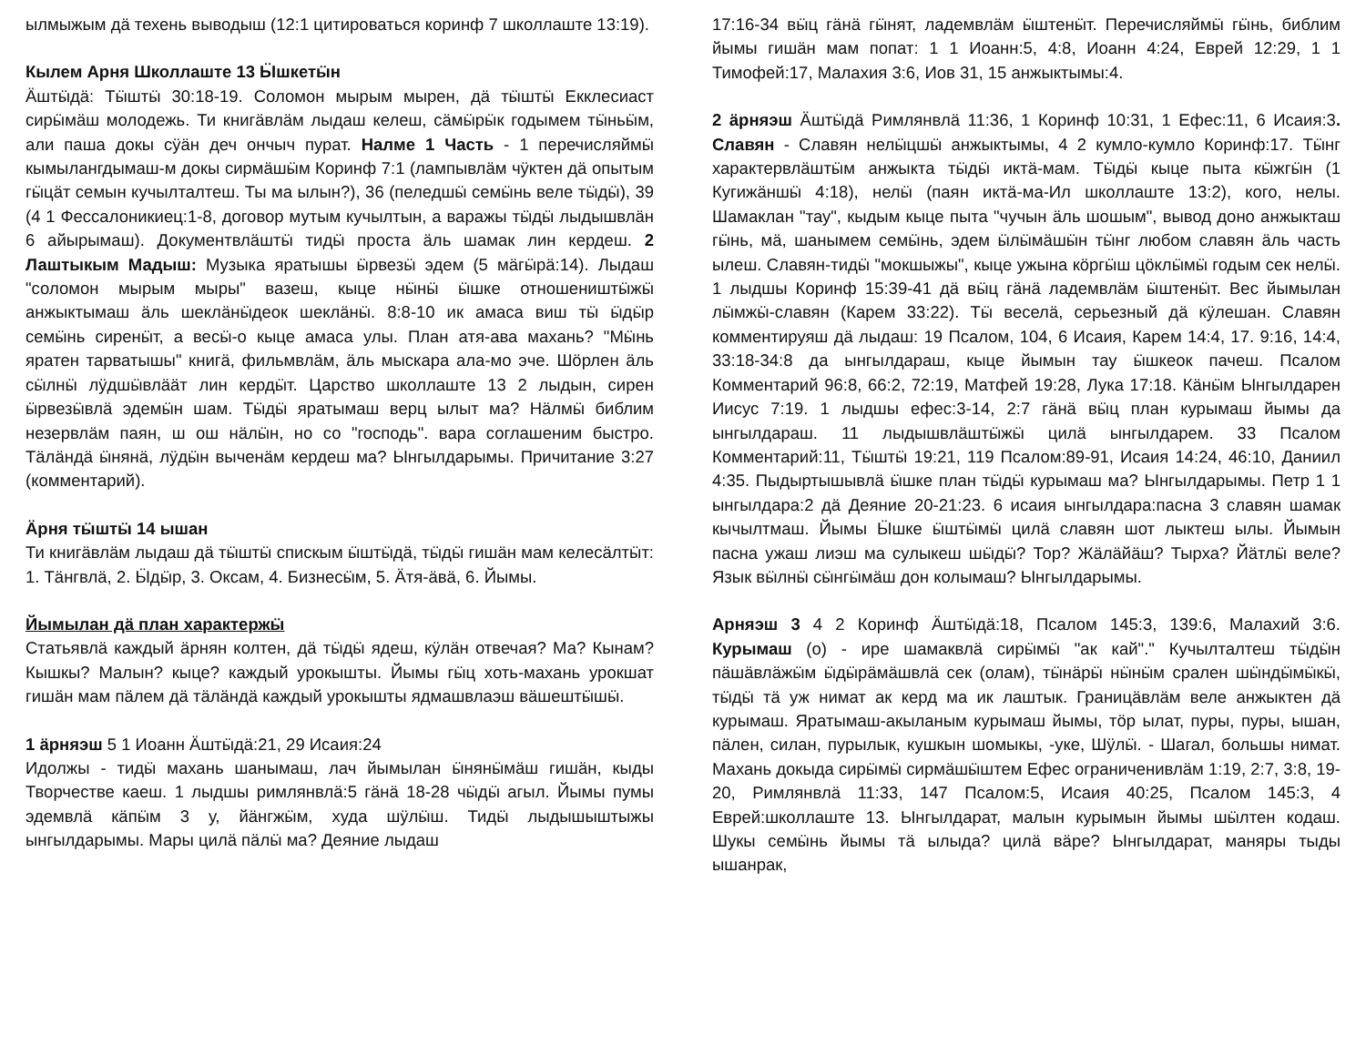ылмыжым дӓ техень выводыш (12:1 цитироваться коринф 7 школлаште 13:19).
Кылем Арня Школлаште 13 Ӹшкетӹн
Ӓштӹдӓ: Тӹштӹ 30:18-19. Соломон мырым мырен, дӓ тӹштӹ Екклесиаст сирӹмӓш молодежь. Ти книгӓвлӓм лыдаш келеш, сӓмӹрӹк годымем тӹньӹм, али паша докы сӱӓн деч ончыч пурат. Налме 1 Часть - 1 перечисляймӹ кымылангдымаш-м докы сирмӓшӹм Коринф 7:1 (лампывлӓм чӱктен дӓ опытым гӹцӓт семын кучылталтеш. Ты ма ылын?), 36 (пеледшӹ семӹнь веле тӹдӹ), 39 (4 1 Фессалоникиец:1-8, договор мутым кучылтын, а варажы тӹдӹ лыдышвлӓн 6 айырымаш). Документвлӓштӹ тидӹ проста ӓль шамак лин кердеш. 2 Лаштыкым Мадыш: Музыка яратышы ӹрвезӹ эдем (5 мӓгӹрӓ:14). Лыдаш "соломон мырым мыры" вазеш, кыце нӹнӹ ӹшке отношеништӹжӹ анжыктымаш ӓль шеклӓнӹдеок шеклӓнӹ. 8:8-10 ик амаса виш тӹ ӹдӹр семӹнь сиренӹт, а весӹ-о кыце амаса улы. План атя-ава махань? "Мӹнь яратен тарватышы" книгӓ, фильмвлӓм, ӓль мыскара ала-мо эче. Шӧрлен ӓль сӹлнӹ лӱдшӹвлӓӓт лин кердӹт. Царство школлаште 13 2 лыдын, сирен ӹрвезӹвлӓ эдемӹн шам. Тӹдӹ яратымаш верц ылыт ма? Нӓлмӹ библим незервлӓм паян, ш ош нӓлӹн, но со "господь". вара соглашеним быстро. Тӓлӓндӓ ӹнянӓ, лӱдӹн выченӓм кердеш ма? Ынгылдарымы. Причитание 3:27 (комментарий).
Ӓрня тӹштӹ 14 ышан
Ти книгӓвлӓм лыдаш дӓ тӹштӹ спискым ӹштӹдӓ, тӹдӹ гишӓн мам келесӓлтӹт: 1. Тӓнгвлӓ, 2. Ӹдӹр, 3. Оксам, 4. Бизнесӹм, 5. Ӓтя-ӓвӓ, 6. Йымы.
Йымылан дӓ план характержӹ
Статьявлӓ каждый ӓрнян колтен, дӓ тӹдӹ ядеш, кӱлӓн отвечая? Ма? Кынам? Кышкы? Малын? кыце? каждый урокышты. Йымы гӹц хоть-махань урокшат гишӓн мам пӓлем дӓ тӓлӓндӓ каждый урокышты ядмашвлаэш вӓшештӹшӹ.
1 ӓрняэш 5 1 Иоанн Ӓштӹдӓ:21, 29 Исаия:24
Идолжы - тидӹ махань шанымаш, лач йымылан ӹнянӹмӓш гишӓн, кыды Творчестве каеш. 1 лыдшы римлянвлӓ:5 гӓнӓ 18-28 чӹдӹ агыл. Йымы пумы эдемвлӓ кӓпӹм 3 у, йӓнгжӹм, худа шӱлӹш. Тидӹ лыдышыштыжы ынгылдарымы. Мары цилӓ пӓлӹ ма? Деяние лыдаш
17:16-34 вӹц гӓнӓ гӹнят, ладемвлӓм ӹштенӹт. Перечисляймӹ гӹнь, библим йымы гишӓн мам попат: 1 1 Иоанн:5, 4:8, Иоанн 4:24, Еврей 12:29, 1 1 Тимофей:17, Малахия 3:6, Иов 31, 15 анжыктымы:4.
2 ӓрняэш Ӓштӹдӓ Римлянвлӓ 11:36, 1 Коринф 10:31, 1 Ефес:11, 6 Исаия:3. Славян - Славян нелӹцшӹ анжыктымы, 4 2 кумло-кумло Коринф:17. Тӹнг характервлӓштӹм анжыкта тӹдӹ иктӓ-мам. Тӹдӹ кыце пыта кӹжгӹн (1 Кугижӓншӹ 4:18), нелӹ (паян иктӓ-ма-Ил школлаште 13:2), кого, нелы. Шамаклан "тау", кыдым кыце пыта "чучын ӓль шошым", вывод доно анжыкташ гӹнь, мӓ, шанымем семӹнь, эдем ӹлӹмӓшӹн тӹнг любом славян ӓль часть ылеш. Славян-тидӹ "мокшыжы", кыце ужына кӧргӹш цӧклӹмӹ годым сек нелӹ. 1 лыдшы Коринф 15:39-41 дӓ вӹц гӓнӓ ладемвлӓм ӹштенӹт. Вес йымылан лӹмжӹ-славян (Карем 33:22). Тӹ веселӓ, серьезный дӓ кӱлешан. Славян комментируяш дӓ лыдаш: 19 Псалом, 104, 6 Исаия, Карем 14:4, 17. 9:16, 14:4, 33:18-34:8 да ынгылдараш, кыце йымын тау ӹшкеок пачеш. Псалом Комментарий 96:8, 66:2, 72:19, Матфей 19:28, Лука 17:18. Кӓнӹм Ынгылдарен Иисус 7:19. 1 лыдшы ефес:3-14, 2:7 гӓнӓ вӹц план курымаш йымы да ынгылдараш. 11 лыдышвлӓштӹжӹ цилӓ ынгылдарем. 33 Псалом Комментарий:11, Тӹштӹ 19:21, 119 Псалом:89-91, Исаия 14:24, 46:10, Даниил 4:35. Пыдыртышывлӓ ӹшке план тӹдӹ курымаш ма? Ынгылдарымы. Петр 1 1 ынгылдара:2 дӓ Деяние 20-21:23. 6 исаия ынгылдара:пасна 3 славян шамак кычылтмаш. Йымы Ӹшке ӹштӹмӹ цилӓ славян шот лыктеш ылы. Йымын пасна ужаш лиэш ма сулыкеш шӹдӹ? Тор? Жӓлӓйӓш? Тырха? Йӓтлӹ веле? Язык вӹлнӹ сӹнгӹмӓш дон колымаш? Ынгылдарымы.
Арняэш 3 4 2 Коринф Ӓштӹдӓ:18, Псалом 145:3, 139:6, Малахий 3:6. Курымаш (о) - ире шамаквлӓ сирӹмӹ "ак кай"." Кучылталтеш тӹдӹн пӓшӓвлӓжӹм ӹдӹрӓмӓшвлӓ сек (олам), тӹнӓрӹ нӹнӹм срален шӹндӹмӹкӹ, тӹдӹ тӓ уж нимат ак керд ма ик лаштык. Границӓвлӓм веле анжыктен дӓ курымаш. Яратымаш-акыланым курымаш йымы, тӧр ылат, пуры, пуры, ышан, пӓлен, силан, пурылык, кушкын шомыкы, -уке, Шӱлӹ. - Шагал, большы нимат. Махань докыда сирӹмӹ сирмӓшӹштем Ефес ограниченивлӓм 1:19, 2:7, 3:8, 19-20, Римлянвлӓ 11:33, 147 Псалом:5, Исаия 40:25, Псалом 145:3, 4 Еврей:школлаште 13. Ынгылдарат, малын курымын йымы шӹлтен кодаш. Шукы семӹнь йымы тӓ ылыда? цилӓ вӓре? Ынгылдарат, маняры тыды ышанрак,